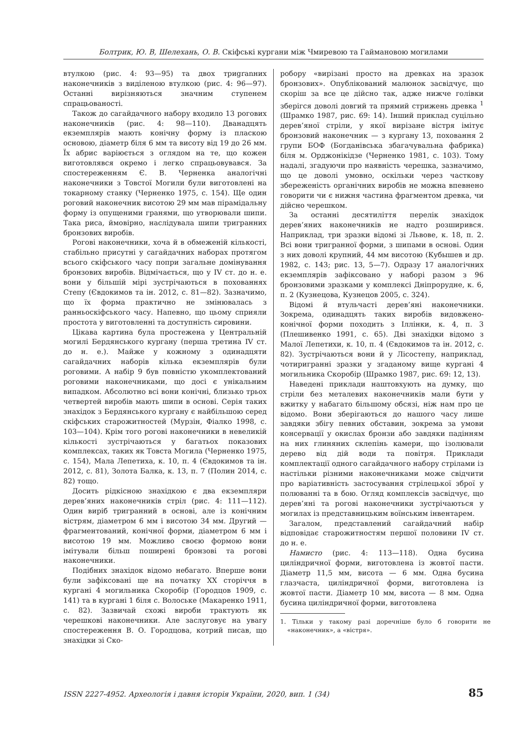Болтрик, Ю. В, Шелехань, О. В. Скіфські кургани між Чмиревою та Гаймановою могилами
втулкою (рис. 4: 93—95) та двох триgranних наконечників з виділеною втулкою (рис. 4: 96—97). Останні вирізняються значним ступенем спрацьованості.
Також до сагайдачного набору входило 13 рогових наконечників (рис. 4: 98—110). Дванадцять екземплярів мають конічну форму із пласкою основою, діаметр біля 6 мм та висоту від 19 до 26 мм. Їх абрис варіюється з оглядом на те, що кожен виготовлявся окремо і легко спрацьовувався. За спостереженням Є. В. Черненка аналогічні наконечники з Товстої Могили були виготовлені на токарному станку (Черненко 1975, с. 154). Ще один роговий наконечник висотою 29 мм мав пірамідальну форму із опущеними гранями, що утворювали шипи. Така риса, ймовірно, наслідувала шипи тригранних бронзових виробів.
Рогові наконечники, хоча й в обмеженій кількості, стабільно присутні у сагайдачних наборах протягом всього скіфського часу попри загальне домінування бронзових виробів. Відмічається, що у IV ст. до н. е. вони у більшій мірі зустрічаються в похованнях Степу (Євдокимов та ін. 2012, с. 81—82). Зазначимо, що їх форма практично не змінювалась з ранньоскіфського часу. Напевно, що цьому сприяли простота у виготовленні та доступність сировини.
Цікава картина була простежена у Центральній могилі Бердянського кургану (перша третина IV ст. до н. е.). Майже у кожному з одинадцяти сагайдачних наборів кілька екземплярів були роговими. А набір 9 був повністю укомплектований роговими наконечниками, що досі є унікальним випадком. Абсолютно всі вони конічні, близько трьох четвертей виробів мають шипи в основі. Серія таких знахідок з Бердянського кургану є найбільшою серед скіфських старожитностей (Мурзін, Фіалко 1998, с. 103—104). Крім того рогові наконечники в невеликій кількості зустрічаються у багатьох показових комплексах, таких як Товста Могила (Черненко 1975, с. 154), Мала Лепетиха, к. 10, п. 4 (Євдокимов та ін. 2012, с. 81), Золота Балка, к. 13, п. 7 (Полин 2014, с. 82) тощо.
Досить рідкісною знахідкою є два екземпляри дерев’яних наконечників стріл (рис. 4: 111—112). Один виріб тригранний в основі, але із конічним вістрям, діаметром 6 мм і висотою 34 мм. Другий — фрагментований, конічної форми, діаметром 6 мм і висотою 19 мм. Можливо своєю формою вони імітували більш поширені бронзові та рогові наконечники.
Подібних знахідок відомо небагато. Вперше вони були зафіксовані ще на початку XX сторіччя в кургані 4 могильника Скоробір (Городцов 1909, с. 141) та в кургані 1 біля с. Волоське (Макаренко 1911, с. 82). Зазвичай схожі вироби трактують як черешкові наконечники. Але заслуговує на увагу спостереження В. О. Городцова, котрий писав, що знахідки зі Ско-
робору «вирізані просто на древках на зразок бронзових». Опублікований малюнок засвідчує, що скоріш за все це дійсно так, адже нижче голівки зберігся доволі довгий та прямий стрижень древка <sup>1</sup> (Шрамко 1987, рис. 69: 14). Інший приклад суцільно дерев’яної стріли, у якої вирізане вістря імітує бронзовий наконечник — з кургану 13, поховання 2 групи БОФ (Богданівська збагачувальна фабрика) біля м. Орджонікідзе (Черненко 1981, с. 103). Тому надалі, згадуючи про наявність черешка, зазначимо, що це доволі умовно, оскільки через часткову збереженість органічних виробів не можна впевнено говорити чи є нижня частина фрагментом древка, чи дійсно черешком.
За останні десятиліття перелік знахідок дерев’яних наконечників не надто розширився. Наприклад, три зразки відомі зі Львове, к. 18, п. 2. Всі вони тригранної форми, з шипами в основі. Один з них доволі крупний, 44 мм висотою (Кубышев и др. 1982, с. 143; рис. 13, 5—7). Одразу 17 аналогічних екземплярів зафіксовано у наборі разом з 96 бронзовими зразками у комплексі Дніпрорудне, к. 6, п. 2 (Кузнецова, Кузнецов 2005, с. 324).
Відомі й втульчасті дерев’яні наконечники. Зокрема, одинадцять таких виробів видовжено-конічної форми походить з Іллінки, к. 4, п. 3 (Плешивенко 1991, с. 65). Дві знахідки відомо з Малої Лепетихи, к. 10, п. 4 (Євдокимов та ін. 2012, с. 82). Зустрічаються вони й у Лісостепу, наприклад, чотиригранні зразки у згаданому вище кургані 4 могильника Скоробір (Шрамко 1987, рис. 69: 12, 13).
Наведені приклади наштовхують на думку, що стріли без металевих наконечників мали бути у вжитку у набагато більшому обсязі, ніж нам про це відомо. Вони зберігаються до нашого часу лише завдяки збігу певних обставин, зокрема за умови консервації у окислах бронзи або завдяки падінням на них глиняних склепінь камери, що ізолювали дерево від дій води та повітря. Приклади комплектації одного сагайдачного набору стрілами із настільки різними наконечниками може свідчити про варіативність застосування стрілецької зброї у полюванні та в бою. Огляд комплексів засвідчує, що дерев’яні та рогові наконечники зустрічаються у могилах із представницьким воїнським інвентарем.
Загалом, представлений сагайдачний набір відповідає старожитностям першої половини IV ст. до н. е.
Намисто (рис. 4: 113—118). Одна бусина циліндричної форми, виготовлена із жовтої пасти. Діаметр 11,5 мм, висота — 6 мм. Одна бусина глазчаста, циліндричної форми, виготовлена із жовтої пасти. Діаметр 10 мм, висота — 8 мм. Одна бусина циліндричної форми, виготовлена
1. Тільки у такому разі доречніше було б говорити не «наконечник», а «вістря».
ISSN 2227-4952. Археологія і давня історія України, 2020, вип. 1 (34) 85